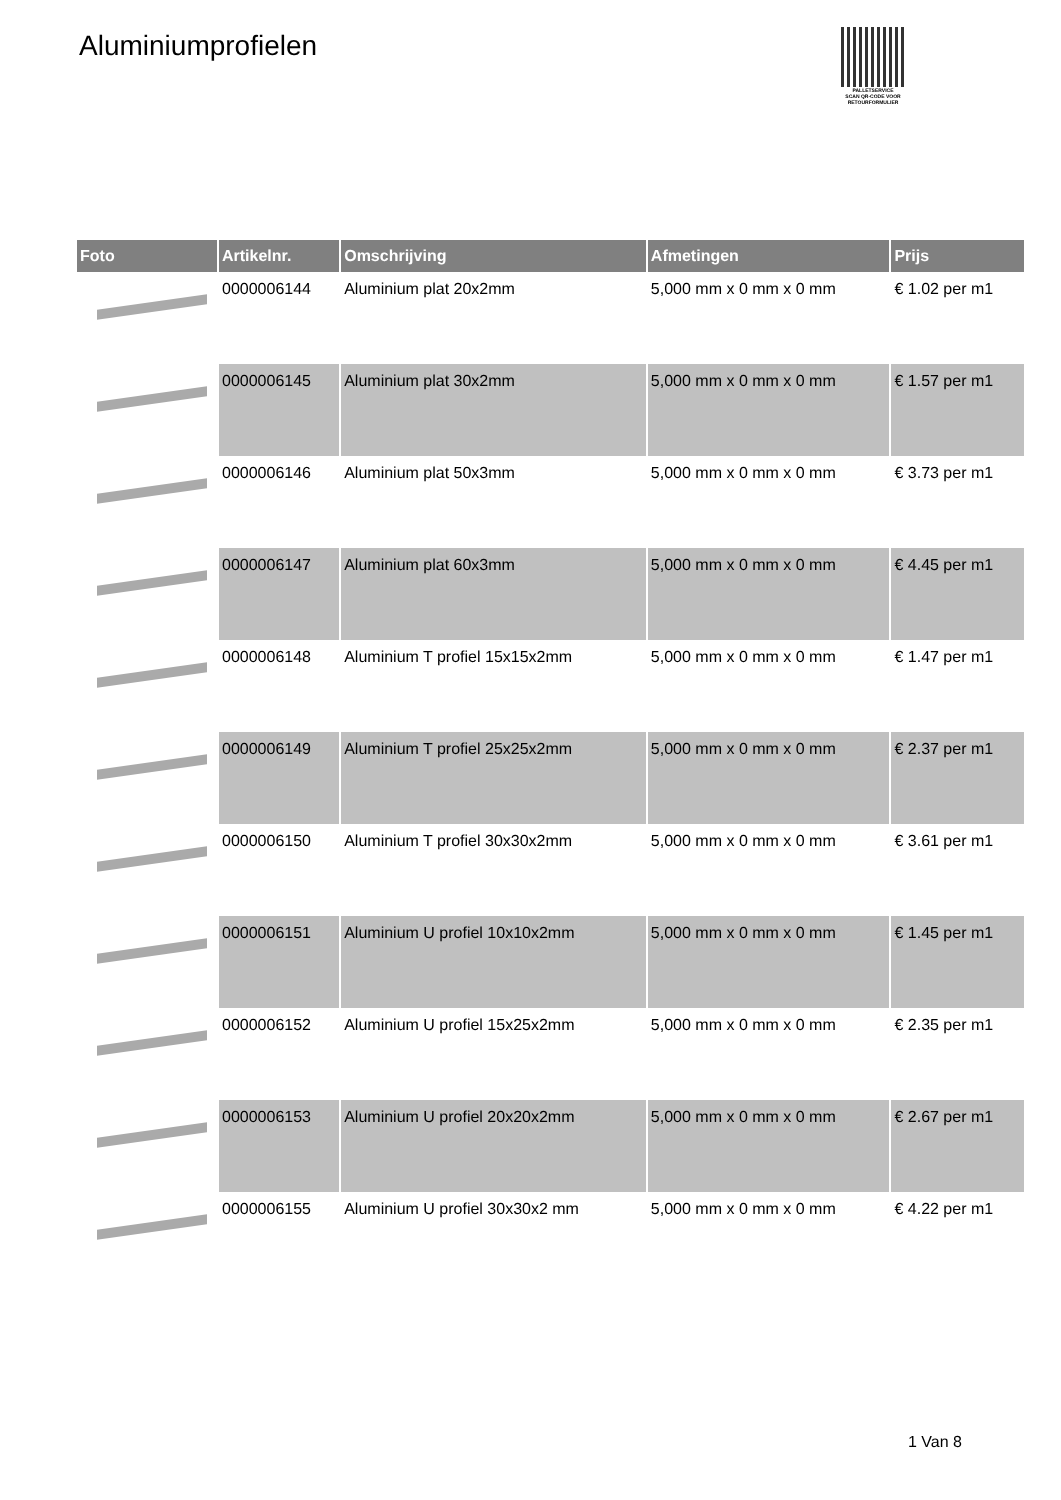Aluminiumprofielen
PALLETSERVICE
SCAN QR-CODE VOOR
RETOURFORMULIER
| Foto | Artikelnr. | Omschrijving | Afmetingen | Prijs |
| --- | --- | --- | --- | --- |
| | 0000006144 | Aluminium plat 20x2mm | 5,000 mm x 0 mm x 0 mm | € 1.02 per m1 |
| | 0000006145 | Aluminium plat 30x2mm | 5,000 mm x 0 mm x 0 mm | € 1.57 per m1 |
| | 0000006146 | Aluminium plat 50x3mm | 5,000 mm x 0 mm x 0 mm | € 3.73 per m1 |
| | 0000006147 | Aluminium plat 60x3mm | 5,000 mm x 0 mm x 0 mm | € 4.45 per m1 |
| | 0000006148 | Aluminium T profiel 15x15x2mm | 5,000 mm x 0 mm x 0 mm | € 1.47 per m1 |
| | 0000006149 | Aluminium T profiel 25x25x2mm | 5,000 mm x 0 mm x 0 mm | € 2.37 per m1 |
| | 0000006150 | Aluminium T profiel 30x30x2mm | 5,000 mm x 0 mm x 0 mm | € 3.61 per m1 |
| | 0000006151 | Aluminium U profiel 10x10x2mm | 5,000 mm x 0 mm x 0 mm | € 1.45 per m1 |
| | 0000006152 | Aluminium U profiel 15x25x2mm | 5,000 mm x 0 mm x 0 mm | € 2.35 per m1 |
| | 0000006153 | Aluminium U profiel 20x20x2mm | 5,000 mm x 0 mm x 0 mm | € 2.67 per m1 |
| | 0000006155 | Aluminium U profiel 30x30x2 mm | 5,000 mm x 0 mm x 0 mm | € 4.22 per m1 |
1 Van 8